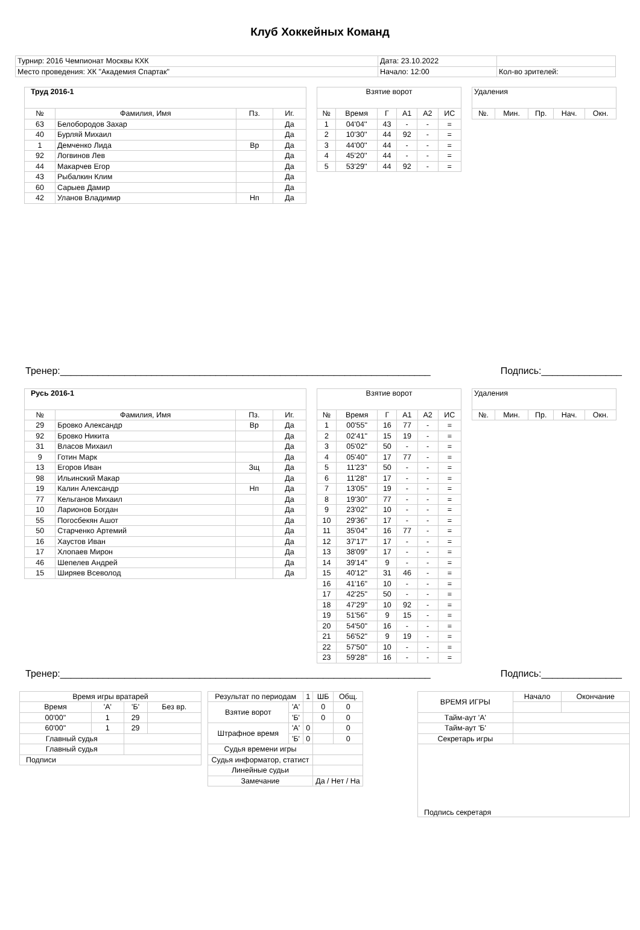Клуб Хоккейных Команд
| Турнир: 2016 Чемпионат Москвы КХК | Дата: 23.10.2022 | |
| Место проведения: ХК "Академия Спартак" | Начало: 12:00 | Кол-во зрителей: |
| Труд 2016-1 | | | |
| --- | --- | --- | --- |
| № | Фамилия, Имя | Пз. | Иг. |
| 63 | Белобородов Захар | | Да |
| 40 | Бурляй Михаил | | Да |
| 1 | Демченко Лида | Вр | Да |
| 92 | Логвинов Лев | | Да |
| 44 | Макарчев Егор | | Да |
| 43 | Рыбалкин Клим | | Да |
| 60 | Сарыев Дамир | | Да |
| 42 | Уланов Владимир | Нп | Да |
| Взятие ворот | | | | | |
| --- | --- | --- | --- | --- | --- |
| № | Время | Г | А1 | А2 | ИС |
| 1 | 04'04'' | 43 | - | - | = |
| 2 | 10'30'' | 44 | 92 | - | = |
| 3 | 44'00'' | 44 | - | - | = |
| 4 | 45'20'' | 44 | - | - | = |
| 5 | 53'29'' | 44 | 92 | - | = |
| Удаления | | | | |
| --- | --- | --- | --- | --- |
| №. | Мин. | Пр. | Нач. | Окн. |
Тренер:_____________________________________________________________________ Подпись:_______________
| Русь 2016-1 | | | |
| --- | --- | --- | --- |
| № | Фамилия, Имя | Пз. | Иг. |
| 29 | Бровко Александр | Вр | Да |
| 92 | Бровко Никита | | Да |
| 31 | Власов Михаил | | Да |
| 9 | Готин Марк | | Да |
| 13 | Егоров Иван | Зщ | Да |
| 98 | Ильинский Макар | | Да |
| 19 | Калин Александр | Нп | Да |
| 77 | Кельганов Михаил | | Да |
| 10 | Ларионов Богдан | | Да |
| 55 | Погосбекян Ашот | | Да |
| 50 | Старченко Артемий | | Да |
| 16 | Хаустов Иван | | Да |
| 17 | Хлопаев Мирон | | Да |
| 46 | Шепелев Андрей | | Да |
| 15 | Ширяев Всеволод | | Да |
| Взятие ворот | | | | | |
| --- | --- | --- | --- | --- | --- |
| № | Время | Г | А1 | А2 | ИС |
| 1 | 00'55'' | 16 | 77 | - | = |
| 2 | 02'41'' | 15 | 19 | - | = |
| 3 | 05'02'' | 50 | - | - | = |
| 4 | 05'40'' | 17 | 77 | - | = |
| 5 | 11'23'' | 50 | - | - | = |
| 6 | 11'28'' | 17 | - | - | = |
| 7 | 13'05'' | 19 | - | - | = |
| 8 | 19'30'' | 77 | - | - | = |
| 9 | 23'02'' | 10 | - | - | = |
| 10 | 29'36'' | 17 | - | - | = |
| 11 | 35'04'' | 16 | 77 | - | = |
| 12 | 37'17'' | 17 | - | - | = |
| 13 | 38'09'' | 17 | - | - | = |
| 14 | 39'14'' | 9 | - | - | = |
| 15 | 40'12'' | 31 | 46 | - | = |
| 16 | 41'16'' | 10 | - | - | = |
| 17 | 42'25'' | 50 | - | - | = |
| 18 | 47'29'' | 10 | 92 | - | = |
| 19 | 51'56'' | 9 | 15 | - | = |
| 20 | 54'50'' | 16 | - | - | = |
| 21 | 56'52'' | 9 | 19 | - | = |
| 22 | 57'50'' | 10 | - | - | = |
| 23 | 59'28'' | 16 | - | - | = |
| Удаления | | | | |
| --- | --- | --- | --- | --- |
| №. | Мин. | Пр. | Нач. | Окн. |
Тренер:_____________________________________________________________________ Подпись:_______________
| Время игры вратарей | | | |
| --- | --- | --- | --- |
| Время | 'А' | 'Б' | Без вр. |
| 00'00'' | 1 | 29 | |
| 60'00'' | 1 | 29 | |
| Главный судья | | | |
| Главный судья | | | |
| Подписи | | | |
| Результат по периодам | | 1 | ШБ | Общ. |
| --- | --- | --- | --- | --- |
| Взятие ворот | 'А' | | 0 | 0 |
| | 'Б' | | 0 | 0 |
| Штрафное время | 'А' | 0 | | 0 |
| | 'Б' | 0 | | 0 |
| Судья времени игры | | | | |
| Судья информатор, статист | | | | |
| Линейные судьи | | | | |
| Замечание | | | Да / Нет / На | |
| ВРЕМЯ ИГРЫ | Начало | Окончание |
| --- | --- | --- |
| Тайм-аут 'А' | | |
| Тайм-аут 'Б' | | |
| Секретарь игры | | |
| Подпись секретаря | | |